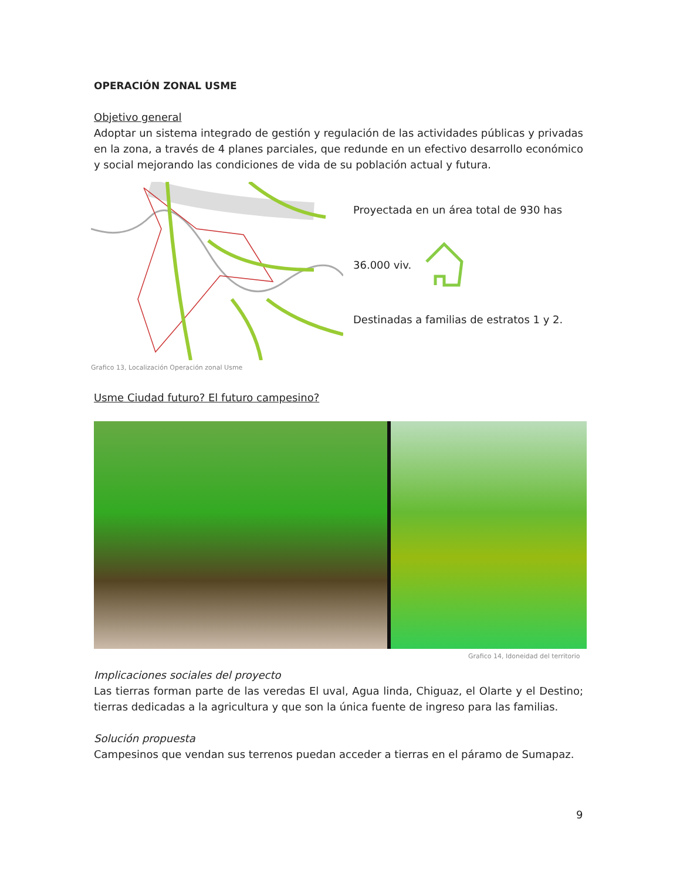OPERACIÓN ZONAL USME
Objetivo general
Adoptar un sistema integrado de gestión y regulación de las actividades públicas y privadas en la zona, a través de 4 planes parciales, que redunde en un efectivo desarrollo económico y social mejorando las condiciones de vida de su población actual y futura.
Grafico 13, Localización Operación zonal Usme
Proyectada en un área total de 930 has
36.000 viv.
Destinadas a familias de estratos 1 y 2.
Usme Ciudad futuro? El futuro campesino?
Grafico 14, Idoneidad del territorio
Implicaciones sociales del proyecto
Las tierras forman parte de las veredas El uval, Agua linda, Chiguaz, el Olarte y el Destino; tierras dedicadas a la agricultura y que son la única fuente de ingreso para las familias.
Solución propuesta
Campesinos que vendan sus terrenos puedan acceder a tierras en el páramo de Sumapaz.
9